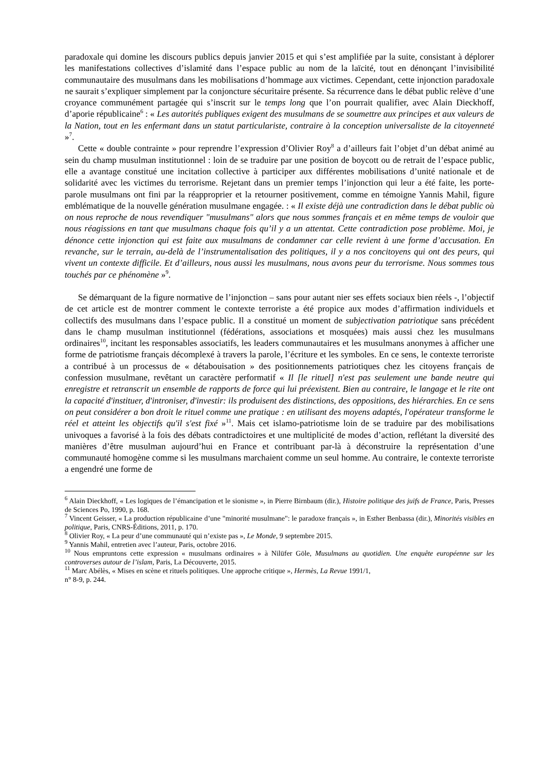paradoxale qui domine les discours publics depuis janvier 2015 et qui s’est amplifiée par la suite, consistant à déplorer les manifestations collectives d’islamité dans l’espace public au nom de la laïcité, tout en dénonçant l’invisibilité communautaire des musulmans dans les mobilisations d’hommage aux victimes. Cependant, cette injonction paradoxale ne saurait s’expliquer simplement par la conjoncture sécuritaire présente. Sa récurrence dans le débat public relève d’une croyance communément partagée qui s’inscrit sur le temps long que l’on pourrait qualifier, avec Alain Dieckhoff, d’aporie républicaine<sup>6</sup> : « Les autorités publiques exigent des musulmans de se soumettre aux principes et aux valeurs de la Nation, tout en les enfermant dans un statut particulariste, contraire à la conception universaliste de la citoyenneté »<sup>7</sup>.
Cette « double contrainte » pour reprendre l’expression d’Olivier Roy<sup>8</sup> a d’ailleurs fait l’objet d’un débat animé au sein du champ musulman institutionnel : loin de se traduire par une position de boycott ou de retrait de l’espace public, elle a avantage constitué une incitation collective à participer aux différentes mobilisations d’unité nationale et de solidarité avec les victimes du terrorisme. Rejetant dans un premier temps l’injonction qui leur a été faite, les porte-parole musulmans ont fini par la réapproprier et la retourner positivement, comme en témoigne Yannis Mahil, figure emblématique de la nouvelle génération musulmane engagée. : « Il existe déjà une contradiction dans le débat public où on nous reproche de nous revendiquer "musulmans" alors que nous sommes français et en même temps de vouloir que nous réagissions en tant que musulmans chaque fois qu’il y a un attentat. Cette contradiction pose problème. Moi, je dénonce cette injonction qui est faite aux musulmans de condamner car celle revient à une forme d’accusation. En revanche, sur le terrain, au-delà de l’instrumentalisation des politiques, il y a nos concitoyens qui ont des peurs, qui vivent un contexte difficile. Et d’ailleurs, nous aussi les musulmans, nous avons peur du terrorisme. Nous sommes tous touchés par ce phénomène »<sup>9</sup>.
Se démarquant de la figure normative de l’injonction – sans pour autant nier ses effets sociaux bien réels -, l’objectif de cet article est de montrer comment le contexte terroriste a été propice aux modes d’affirmation individuels et collectifs des musulmans dans l’espace public. Il a constitué un moment de subjectivation patriotique sans précédent dans le champ musulman institutionnel (fédérations, associations et mosquées) mais aussi chez les musulmans ordinaires<sup>10</sup>, incitant les responsables associatifs, les leaders communautaires et les musulmans anonymes à afficher une forme de patriotisme français décomplexé à travers la parole, l’écriture et les symboles. En ce sens, le contexte terroriste a contribué à un processus de « détabouisation » des positionnements patriotiques chez les citoyens français de confession musulmane, revêtant un caractère performatif « Il [le rituel] n'est pas seulement une bande neutre qui enregistre et retranscrit un ensemble de rapports de force qui lui préexistent. Bien au contraire, le langage et le rite ont la capacité d'instituer, d'introniser, d'investir: ils produisent des distinctions, des oppositions, des hiérarchies. En ce sens on peut considérer a bon droit le rituel comme une pratique : en utilisant des moyens adaptés, l'opérateur transforme le réel et atteint les objectifs qu'il s'est fixé »<sup>11</sup>. Mais cet islamo-patriotisme loin de se traduire par des mobilisations univoques a favorisé à la fois des débats contradictoires et une multiplicité de modes d’action, reflétant la diversité des manières d’être musulman aujourd’hui en France et contribuant par-là à déconstruire la représentation d’une communauté homogène comme si les musulmans marchaient comme un seul homme. Au contraire, le contexte terroriste a engendré une forme de
<sup>6</sup> Alain Dieckhoff, « Les logiques de l’émancipation et le sionisme », in Pierre Birnbaum (dir.), Histoire politique des juifs de France, Paris, Presses de Sciences Po, 1990, p. 168.
<sup>7</sup> Vincent Geisser, « La production républicaine d’une "minorité musulmane": le paradoxe français », in Esther Benbassa (dir.), Minorités visibles en politique, Paris, CNRS-Éditions, 2011, p. 170.
<sup>8</sup> Olivier Roy, « La peur d’une communauté qui n’existe pas », Le Monde, 9 septembre 2015.
<sup>9</sup> Yannis Mahil, entretien avec l’auteur, Paris, octobre 2016.
<sup>10</sup> Nous empruntons cette expression « musulmans ordinaires » à Nilüfer Göle, Musulmans au quotidien. Une enquête européenne sur les controverses autour de l’islam, Paris, La Découverte, 2015.
<sup>11</sup> Marc Abélès, « Mises en scène et rituels politiques. Une approche critique », Hermès, La Revue 1991/1,
n° 8-9, p. 244.